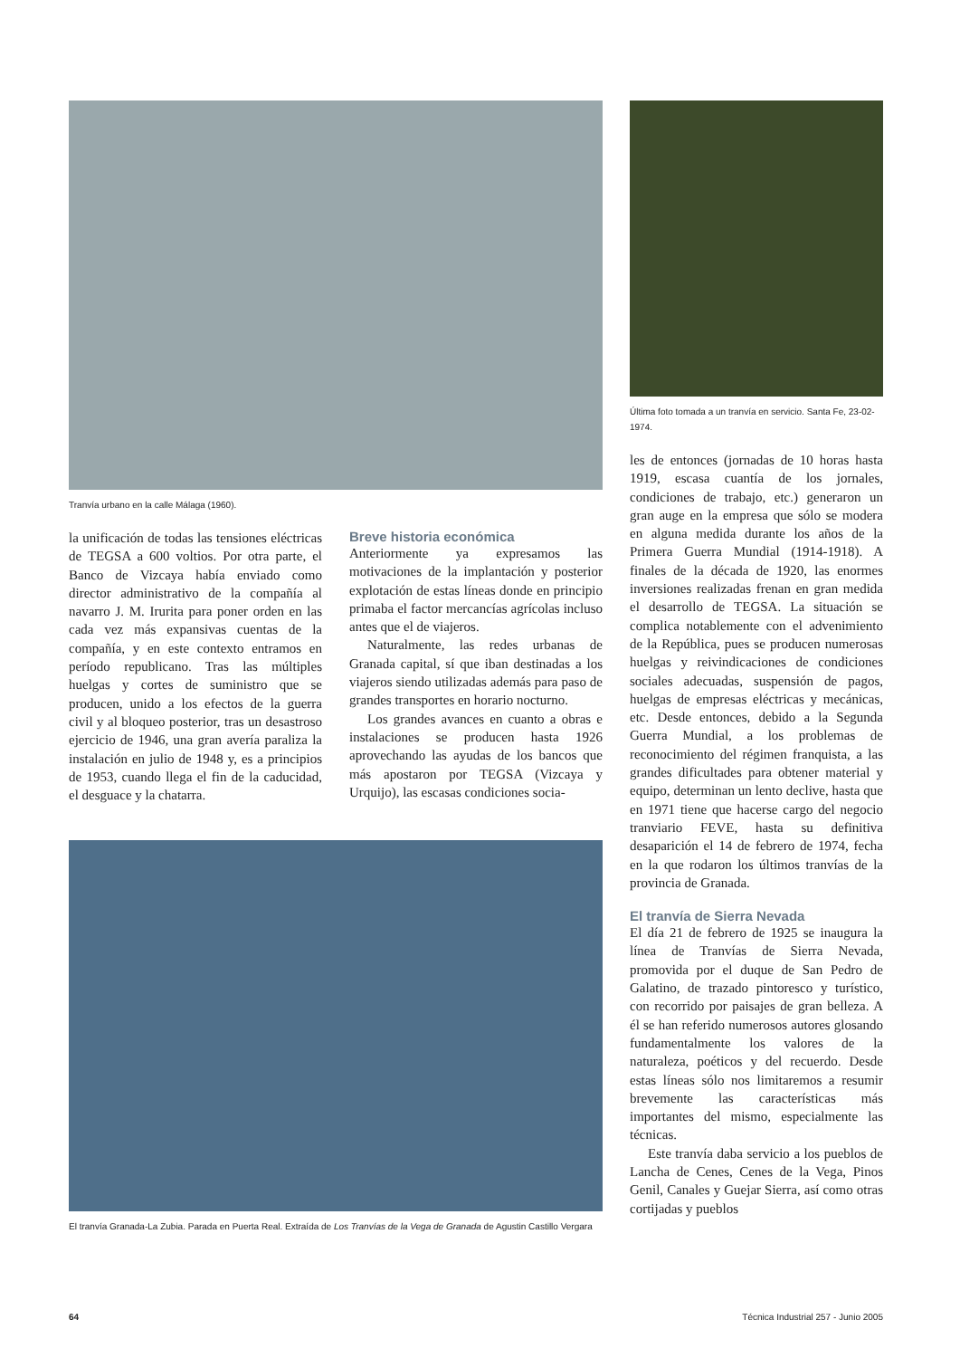Tranvía urbano en la calle Málaga (1960).
la unificación de todas las tensiones eléctricas de TEGSA a 600 voltios. Por otra parte, el Banco de Vizcaya había enviado como director administrativo de la compañía al navarro J. M. Irurita para poner orden en las cada vez más expansivas cuentas de la compañía, y en este contexto entramos en período republicano. Tras las múltiples huelgas y cortes de suministro que se producen, unido a los efectos de la guerra civil y al bloqueo posterior, tras un desastroso ejercicio de 1946, una gran avería paraliza la instalación en julio de 1948 y, es a principios de 1953, cuando llega el fin de la caducidad, el desguace y la chatarra.
Breve historia económica
Anteriormente ya expresamos las motivaciones de la implantación y posterior explotación de estas líneas donde en principio primaba el factor mercancías agrícolas incluso antes que el de viajeros.
Naturalmente, las redes urbanas de Granada capital, sí que iban destinadas a los viajeros siendo utilizadas además para paso de grandes transportes en horario nocturno.
Los grandes avances en cuanto a obras e instalaciones se producen hasta 1926 aprovechando las ayudas de los bancos que más apostaron por TEGSA (Vizcaya y Urquijo), las escasas condiciones socia-
El tranvía Granada-La Zubia. Parada en Puerta Real. Extraída de Los Tranvías de la Vega de Granada de Agustin Castillo Vergara
Última foto tomada a un tranvía en servicio. Santa Fe, 23-02-1974.
les de entonces (jornadas de 10 horas hasta 1919, escasa cuantía de los jornales, condiciones de trabajo, etc.) generaron un gran auge en la empresa que sólo se modera en alguna medida durante los años de la Primera Guerra Mundial (1914-1918). A finales de la década de 1920, las enormes inversiones realizadas frenan en gran medida el desarrollo de TEGSA. La situación se complica notablemente con el advenimiento de la República, pues se producen numerosas huelgas y reivindicaciones de condiciones sociales adecuadas, suspensión de pagos, huelgas de empresas eléctricas y mecánicas, etc. Desde entonces, debido a la Segunda Guerra Mundial, a los problemas de reconocimiento del régimen franquista, a las grandes dificultades para obtener material y equipo, determinan un lento declive, hasta que en 1971 tiene que hacerse cargo del negocio tranviario FEVE, hasta su definitiva desaparición el 14 de febrero de 1974, fecha en la que rodaron los últimos tranvías de la provincia de Granada.
El tranvía de Sierra Nevada
El día 21 de febrero de 1925 se inaugura la línea de Tranvías de Sierra Nevada, promovida por el duque de San Pedro de Galatino, de trazado pintoresco y turístico, con recorrido por paisajes de gran belleza. A él se han referido numerosos autores glosando fundamentalmente los valores de la naturaleza, poéticos y del recuerdo. Desde estas líneas sólo nos limitaremos a resumir brevemente las características más importantes del mismo, especialmente las técnicas.
Este tranvía daba servicio a los pueblos de Lancha de Cenes, Cenes de la Vega, Pinos Genil, Canales y Guejar Sierra, así como otras cortijadas y pueblos
64 Técnica Industrial 257 - Junio 2005